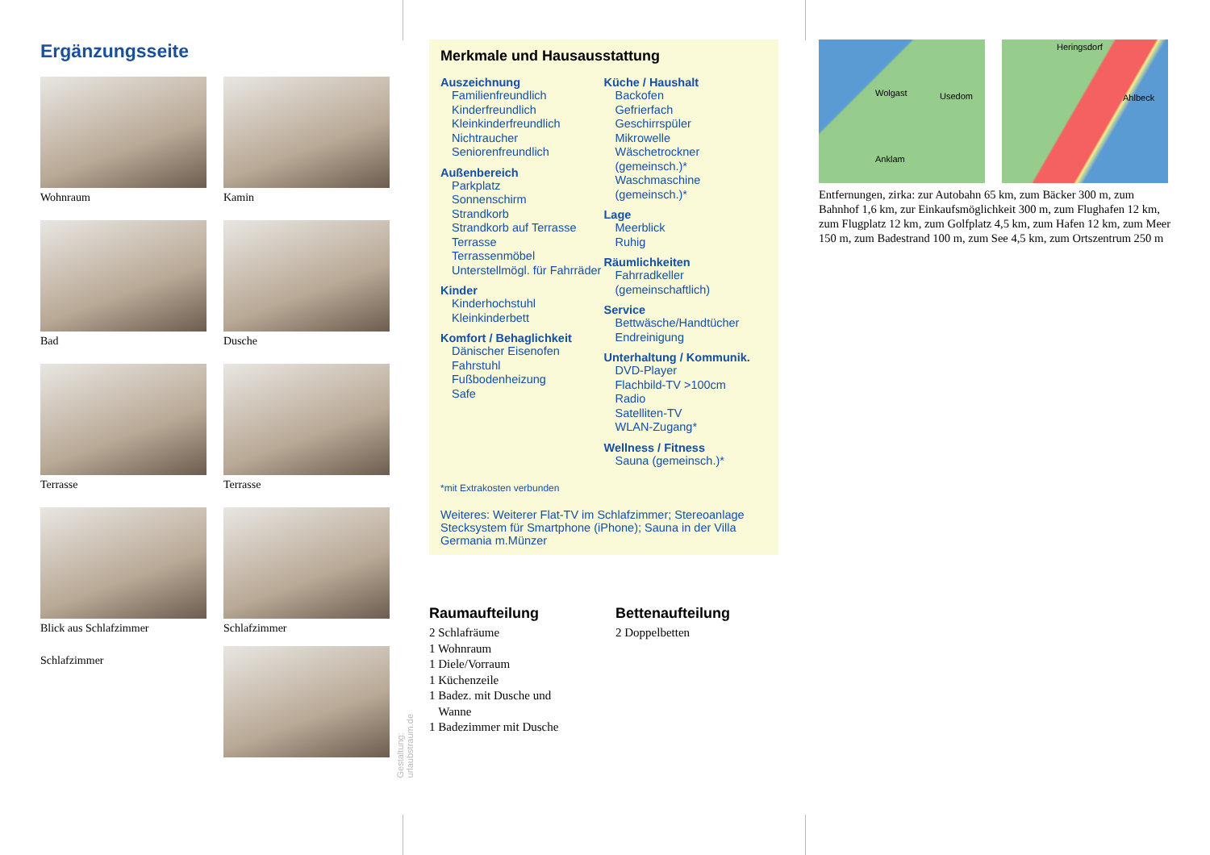Ergänzungsseite
Wohnraum
Kamin
Bad
Dusche
Terrasse
Terrasse
Blick aus Schlafzimmer
Schlafzimmer
Schlafzimmer
Gestaltung: urlaubstraum.de
Merkmale und Hausausstattung
Auszeichnung
Familienfreundlich
Kinderfreundlich
Kleinkinderfreundlich
Nichtraucher
Seniorenfreundlich
Außenbereich
Parkplatz
Sonnenschirm
Strandkorb
Strandkorb auf Terrasse
Terrasse
Terrassenmöbel
Unterstellmögl. für Fahrräder
Kinder
Kinderhochstuhl
Kleinkinderbett
Komfort / Behaglichkeit
Dänischer Eisenofen
Fahrstuhl
Fußbodenheizung
Safe
Küche / Haushalt
Backofen
Gefrierfach
Geschirrspüler
Mikrowelle
Wäschetrockner (gemeinsch.)*
Waschmaschine (gemeinsch.)*
Lage
Meerblick
Ruhig
Räumlichkeiten
Fahrradkeller (gemeinschaftlich)
Service
Bettwäsche/Handtücher
Endreinigung
Unterhaltung / Kommunik.
DVD-Player
Flachbild-TV >100cm
Radio
Satelliten-TV
WLAN-Zugang*
Wellness / Fitness
Sauna (gemeinsch.)*
*mit Extrakosten verbunden
Weiteres: Weiterer Flat-TV im Schlafzimmer; Stereoanlage Stecksystem für Smartphone (iPhone); Sauna in der Villa Germania m.Münzer
Raumaufteilung
2 Schlafräume
1 Wohnraum
1 Diele/Vorraum
1 Küchenzeile
1 Badez. mit Dusche und
Wanne
1 Badezimmer mit Dusche
Bettenaufteilung
2 Doppelbetten
Usedom Wolgast
Anklam
Heringsdorf
Ahlbeck
Entfernungen, zirka: zur Autobahn 65 km, zum Bäcker 300 m, zum Bahnhof 1,6 km, zur Einkaufsmöglichkeit 300 m, zum Flughafen 12 km, zum Flugplatz 12 km, zum Golfplatz 4,5 km, zum Hafen 12 km, zum Meer 150 m, zum Badestrand 100 m, zum See 4,5 km, zum Ortszentrum 250 m